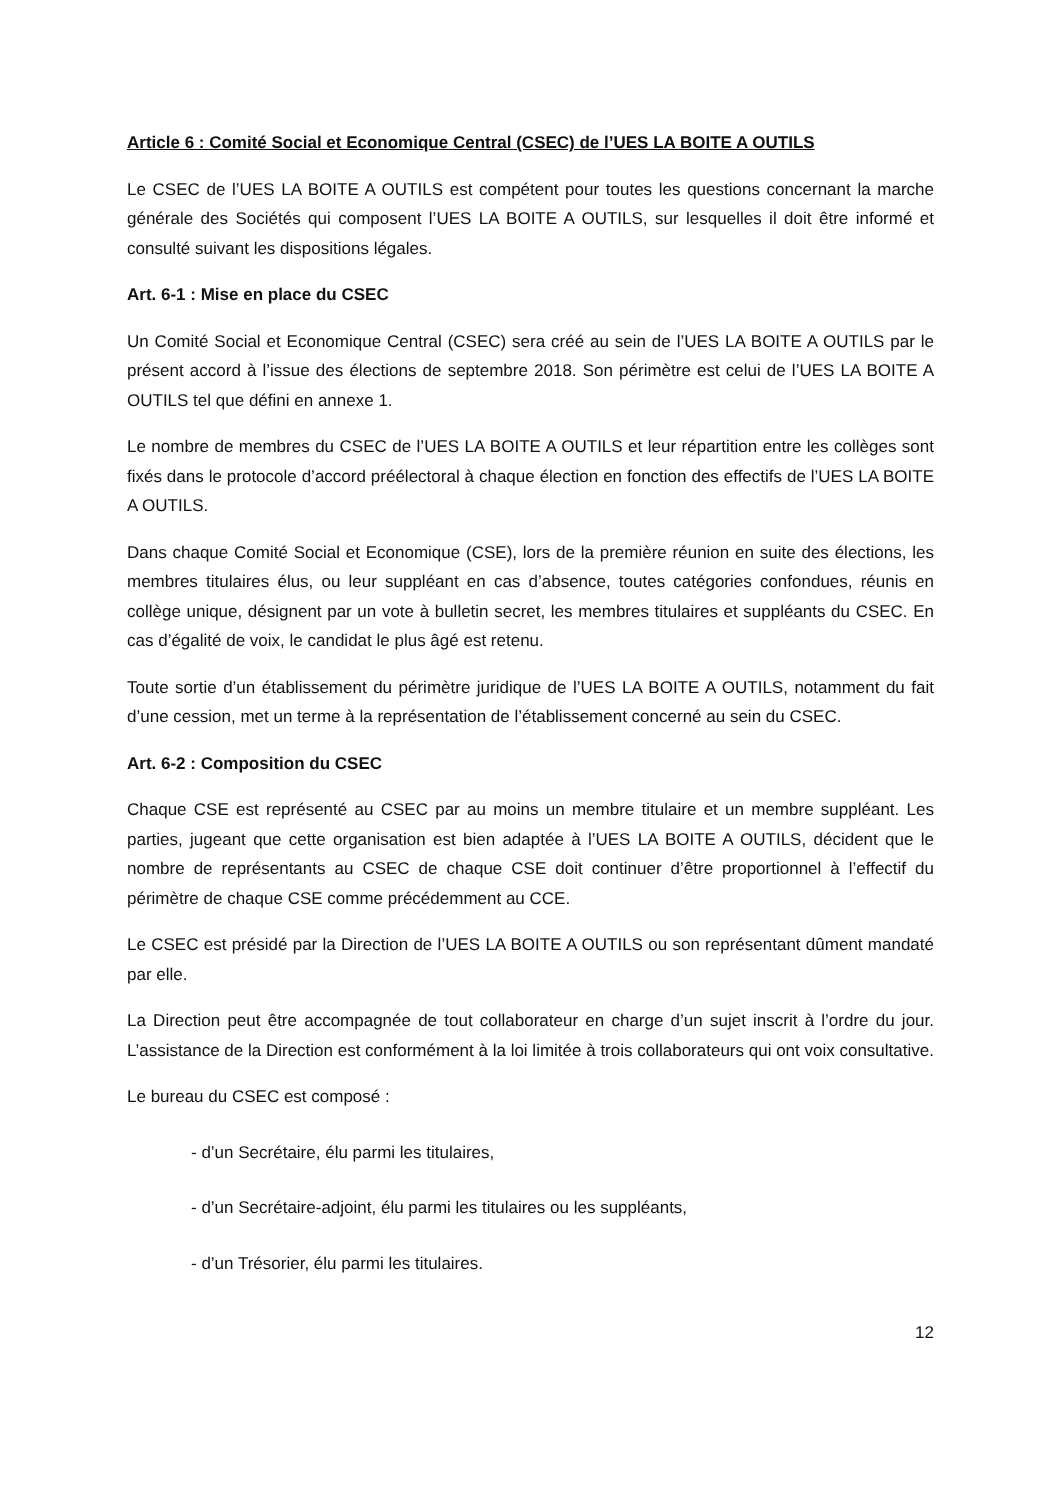Article 6 : Comité Social et Economique Central (CSEC) de l’UES LA BOITE A OUTILS
Le CSEC de l’UES LA BOITE A OUTILS est compétent pour toutes les questions concernant la marche générale des Sociétés qui composent l’UES LA BOITE A OUTILS, sur lesquelles il doit être informé et consulté suivant les dispositions légales.
Art. 6-1 : Mise en place du CSEC
Un Comité Social et Economique Central (CSEC) sera créé au sein de l’UES LA BOITE A OUTILS par le présent accord à l’issue des élections de septembre 2018. Son périmètre est celui de l’UES LA BOITE A OUTILS tel que défini en annexe 1.
Le nombre de membres du CSEC de l’UES LA BOITE A OUTILS et leur répartition entre les collèges sont fixés dans le protocole d’accord préélectoral à chaque élection en fonction des effectifs de l’UES LA BOITE A OUTILS.
Dans chaque Comité Social et Economique (CSE), lors de la première réunion en suite des élections, les membres titulaires élus, ou leur suppléant en cas d’absence, toutes catégories confondues, réunis en collège unique, désignent par un vote à bulletin secret, les membres titulaires et suppléants du CSEC. En cas d’égalité de voix, le candidat le plus âgé est retenu.
Toute sortie d’un établissement du périmètre juridique de l’UES LA BOITE A OUTILS, notamment du fait d’une cession, met un terme à la représentation de l’établissement concerné au sein du CSEC.
Art. 6-2 : Composition du CSEC
Chaque CSE est représenté au CSEC par au moins un membre titulaire et un membre suppléant. Les parties, jugeant que cette organisation est bien adaptée à l’UES LA BOITE A OUTILS, décident que le nombre de représentants au CSEC de chaque CSE doit continuer d’être proportionnel à l’effectif du périmètre de chaque CSE comme précédemment au CCE.
Le CSEC est présidé par la Direction de l’UES LA BOITE A OUTILS ou son représentant dûment mandaté par elle.
La Direction peut être accompagnée de tout collaborateur en charge d’un sujet inscrit à l’ordre du jour. L’assistance de la Direction est conformément à la loi limitée à trois collaborateurs qui ont voix consultative.
Le bureau du CSEC est composé :
- d’un Secrétaire, élu parmi les titulaires,
- d’un Secrétaire-adjoint, élu parmi les titulaires ou les suppléants,
- d’un Trésorier, élu parmi les titulaires.
12